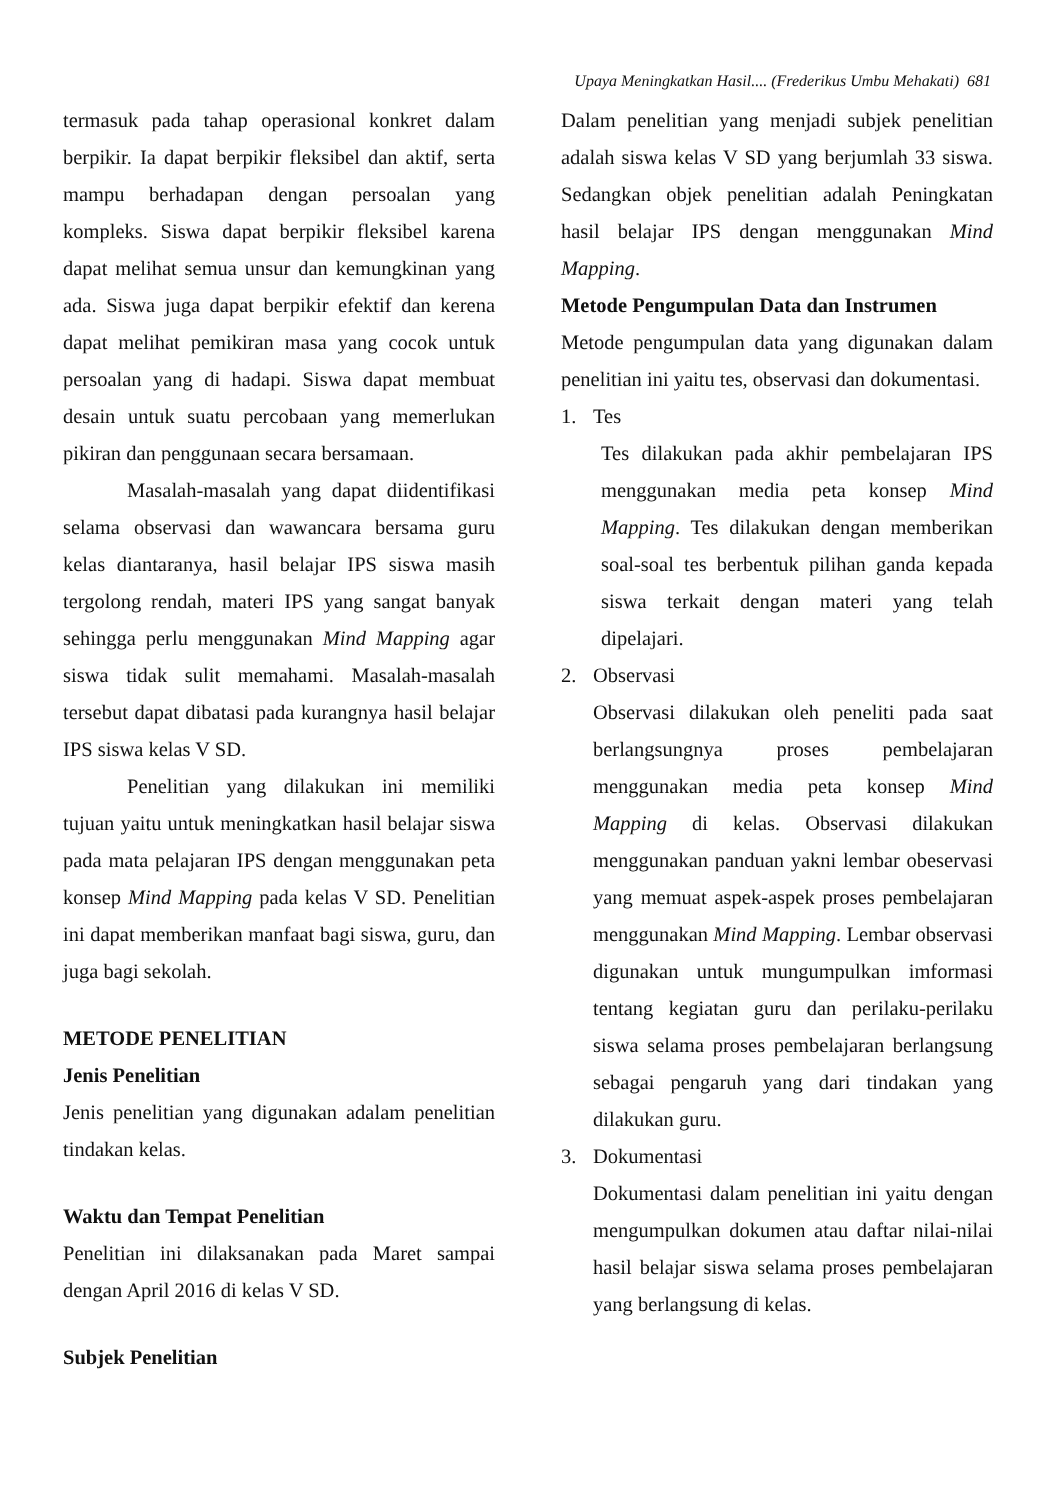Upaya Meningkatkan Hasil.... (Frederikus Umbu Mehakati) 681
termasuk pada tahap operasional konkret dalam berpikir. Ia dapat berpikir fleksibel dan aktif, serta mampu berhadapan dengan persoalan yang kompleks. Siswa dapat berpikir fleksibel karena dapat melihat semua unsur dan kemungkinan yang ada. Siswa juga dapat berpikir efektif dan kerena dapat melihat pemikiran masa yang cocok untuk persoalan yang di hadapi. Siswa dapat membuat desain untuk suatu percobaan yang memerlukan pikiran dan penggunaan secara bersamaan.
Masalah-masalah yang dapat diidentifikasi selama observasi dan wawancara bersama guru kelas diantaranya, hasil belajar IPS siswa masih tergolong rendah, materi IPS yang sangat banyak sehingga perlu menggunakan Mind Mapping agar siswa tidak sulit memahami. Masalah-masalah tersebut dapat dibatasi pada kurangnya hasil belajar IPS siswa kelas V SD.
Penelitian yang dilakukan ini memiliki tujuan yaitu untuk meningkatkan hasil belajar siswa pada mata pelajaran IPS dengan menggunakan peta konsep Mind Mapping pada kelas V SD. Penelitian ini dapat memberikan manfaat bagi siswa, guru, dan juga bagi sekolah.
METODE PENELITIAN
Jenis Penelitian
Jenis penelitian yang digunakan adalam penelitian tindakan kelas.
Waktu dan Tempat Penelitian
Penelitian ini dilaksanakan pada Maret sampai dengan April 2016 di kelas V SD.
Subjek Penelitian
Dalam penelitian yang menjadi subjek penelitian adalah siswa kelas V SD yang berjumlah 33 siswa. Sedangkan objek penelitian adalah Peningkatan hasil belajar IPS dengan menggunakan Mind Mapping.
Metode Pengumpulan Data dan Instrumen
Metode pengumpulan data yang digunakan dalam penelitian ini yaitu tes, observasi dan dokumentasi.
1. Tes
Tes dilakukan pada akhir pembelajaran IPS menggunakan media peta konsep Mind Mapping. Tes dilakukan dengan memberikan soal-soal tes berbentuk pilihan ganda kepada siswa terkait dengan materi yang telah dipelajari.
2. Observasi
Observasi dilakukan oleh peneliti pada saat berlangsungnya proses pembelajaran menggunakan media peta konsep Mind Mapping di kelas. Observasi dilakukan menggunakan panduan yakni lembar obeservasi yang memuat aspek-aspek proses pembelajaran menggunakan Mind Mapping. Lembar observasi digunakan untuk mungumpulkan imformasi tentang kegiatan guru dan perilaku-perilaku siswa selama proses pembelajaran berlangsung sebagai pengaruh yang dari tindakan yang dilakukan guru.
3. Dokumentasi
Dokumentasi dalam penelitian ini yaitu dengan mengumpulkan dokumen atau daftar nilai-nilai hasil belajar siswa selama proses pembelajaran yang berlangsung di kelas.